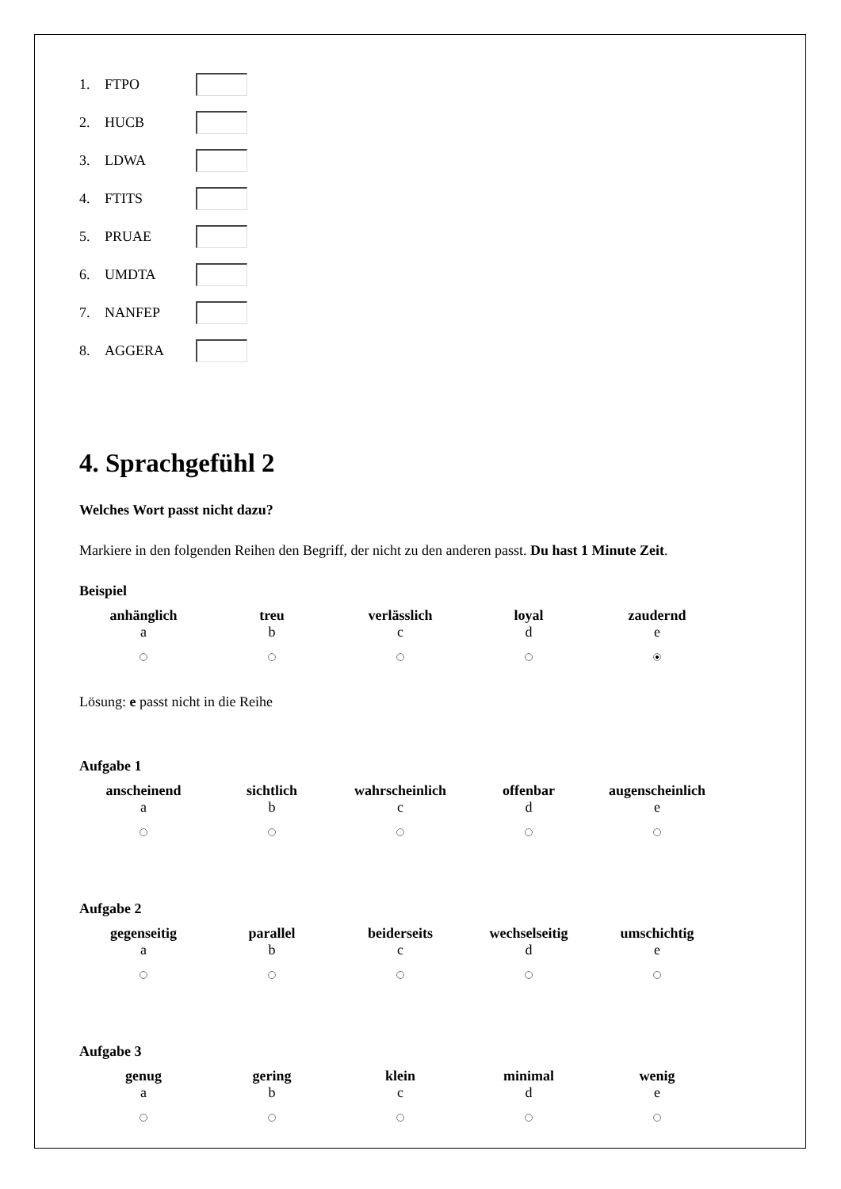1. FTPO
2. HUCB
3. LDWA
4. FTITS
5. PRUAE
6. UMDTA
7. NANFEP
8. AGGERA
4. Sprachgefühl 2
Welches Wort passt nicht dazu?
Markiere in den folgenden Reihen den Begriff, der nicht zu den anderen passt. Du hast 1 Minute Zeit.
Beispiel
| anhänglich | treu | verlässlich | loyal | zaudernd |
| --- | --- | --- | --- | --- |
| a | b | c | d | e |
Lösung: e passt nicht in die Reihe
Aufgabe 1
| anscheinend | sichtlich | wahrscheinlich | offenbar | augenscheinlich |
| --- | --- | --- | --- | --- |
| a | b | c | d | e |
Aufgabe 2
| gegenseitig | parallel | beiderseits | wechselseitig | umschichtig |
| --- | --- | --- | --- | --- |
| a | b | c | d | e |
Aufgabe 3
| genug | gering | klein | minimal | wenig |
| --- | --- | --- | --- | --- |
| a | b | c | d | e |